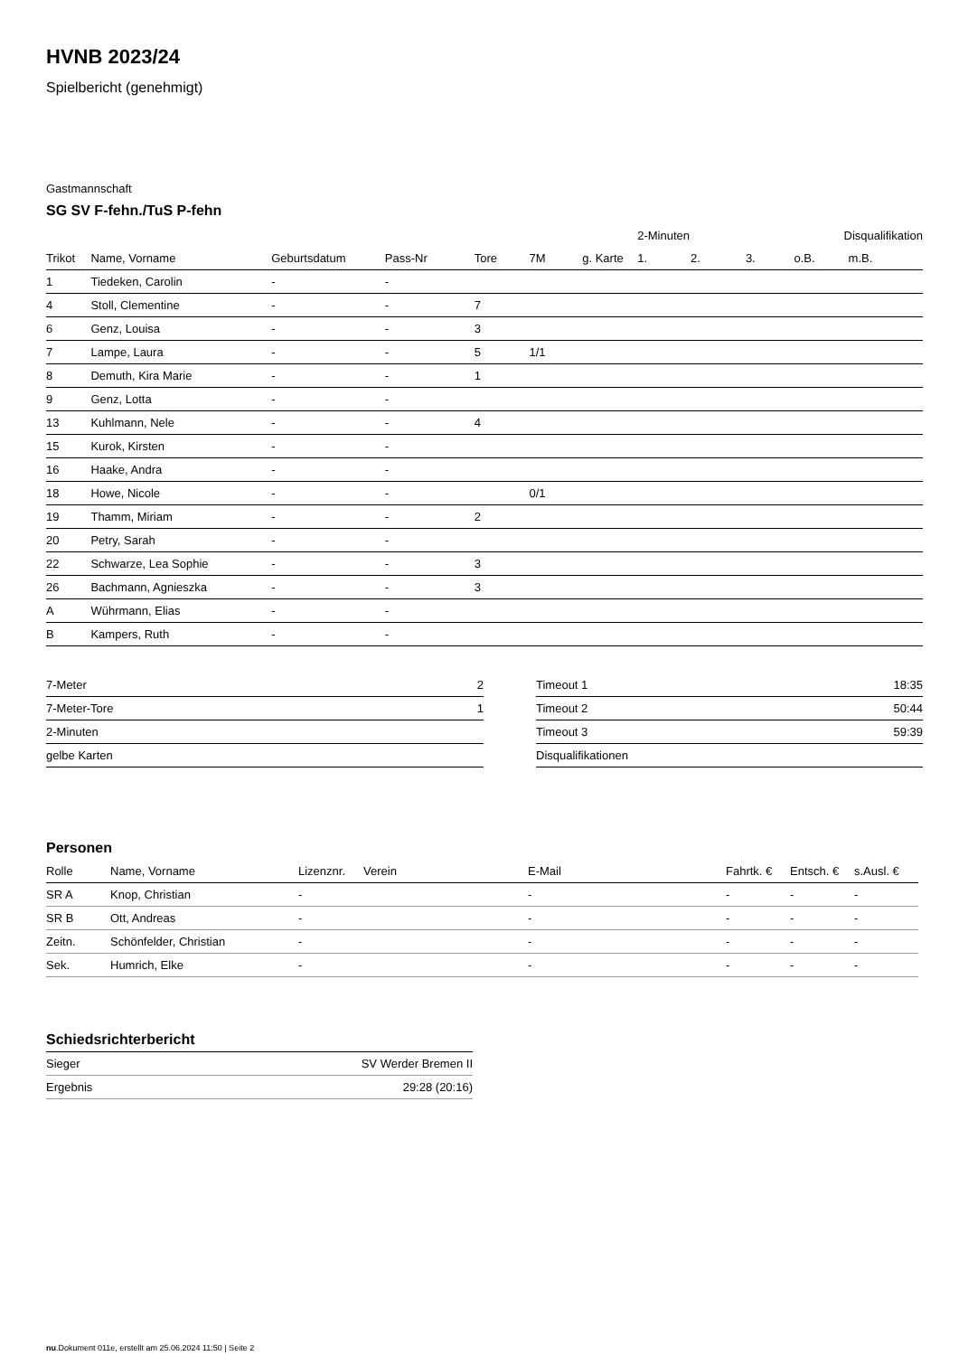HVNB 2023/24
Spielbericht (genehmigt)
Gastmannschaft
SG SV F-fehn./TuS P-fehn
| | | | | | | | 2-Minuten | | | Disqualifikation | |
| --- | --- | --- | --- | --- | --- | --- | --- | --- | --- | --- | --- |
| Trikot | Name, Vorname | Geburtsdatum | Pass-Nr | Tore | 7M | g. Karte | 1. | 2. | 3. | o.B. | m.B. |
| 1 | Tiedeken, Carolin | - | - | | | | | | | | |
| 4 | Stoll, Clementine | - | - | 7 | | | | | | | |
| 6 | Genz, Louisa | - | - | 3 | | | | | | | |
| 7 | Lampe, Laura | - | - | 5 | 1/1 | | | | | | |
| 8 | Demuth, Kira Marie | - | - | 1 | | | | | | | |
| 9 | Genz, Lotta | - | - | | | | | | | | |
| 13 | Kuhlmann, Nele | - | - | 4 | | | | | | | |
| 15 | Kurok, Kirsten | - | - | | | | | | | | |
| 16 | Haake, Andra | - | - | | | | | | | | |
| 18 | Howe, Nicole | - | - | | 0/1 | | | | | | |
| 19 | Thamm, Miriam | - | - | 2 | | | | | | | |
| 20 | Petry, Sarah | - | - | | | | | | | | |
| 22 | Schwarze, Lea Sophie | - | - | 3 | | | | | | | |
| 26 | Bachmann, Agnieszka | - | - | 3 | | | | | | | |
| A | Wührmann, Elias | - | - | | | | | | | | |
| B | Kampers, Ruth | - | - | | | | | | | | |
| 7-Meter | 2 |
| 7-Meter-Tore | 1 |
| 2-Minuten | |
| gelbe Karten | |
| Timeout 1 | 18:35 |
| Timeout 2 | 50:44 |
| Timeout 3 | 59:39 |
| Disqualifikationen | |
Personen
| Rolle | Name, Vorname | Lizenznr. | Verein | E-Mail | Fahrtk. € | Entsch. € | s.Ausl. € |
| --- | --- | --- | --- | --- | --- | --- | --- |
| SR A | Knop, Christian | - | | - | - | - | - |
| SR B | Ott, Andreas | - | | - | - | - | - |
| Zeitn. | Schönfelder, Christian | - | | - | - | - | - |
| Sek. | Humrich, Elke | - | | - | - | - | - |
Schiedsrichterbericht
| Sieger | SV Werder Bremen II |
| Ergebnis | 29:28 (20:16) |
nu.Dokument 011e, erstellt am 25.06.2024 11:50 | Seite 2